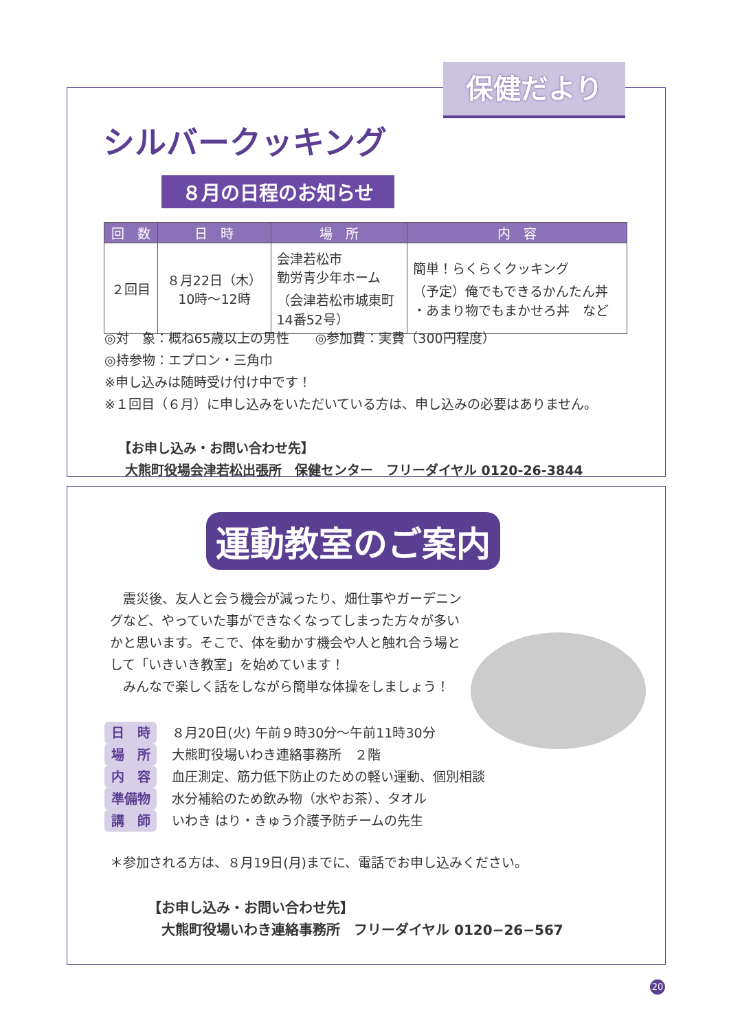保健だより
シルバークッキング
８月の日程のお知らせ
| 回 数 | 日 時 | 場 所 | 内 容 |
| --- | --- | --- | --- |
| ２回目 | ８月22日（木） 10時～12時 | 会津若松市 勤労青少年ホーム （会津若松市城東町 14番52号） | 簡単！らくらくクッキング （予定）俺でもできるかんたん丼 ・あまり物でもまかせろ丼 など |
◎対　象：概ね65歳以上の男性　　◎参加費：実費（300円程度）
◎持参物：エプロン・三角巾
※申し込みは随時受け付け中です！
※１回目（６月）に申し込みをいただいている方は、申し込みの必要はありません。
【お申し込み・お問い合わせ先】
大熊町役場会津若松出張所　保健センター　フリーダイヤル 0120-26-3844
運動教室のご案内
　震災後、友人と会う機会が減ったり、畑仕事やガーデニングなど、やっていた事ができなくなってしまった方々が多いかと思います。そこで、体を動かす機会や人と触れ合う場として「いきいき教室」を始めています！
　みんなで楽しく話をしながら簡単な体操をしましょう！
日　時 ８月20日(火) 午前９時30分～午前11時30分
場　所 大熊町役場いわき連絡事務所　２階
内　容 血圧測定、筋力低下防止のための軽い運動、個別相談
準備物 水分補給のため飲み物（水やお茶）、タオル
講　師 いわき はり・きゅう介護予防チームの先生
＊参加される方は、８月19日(月)までに、電話でお申し込みください。
【お申し込み・お問い合わせ先】
大熊町役場いわき連絡事務所　フリーダイヤル 0120−26−567
20